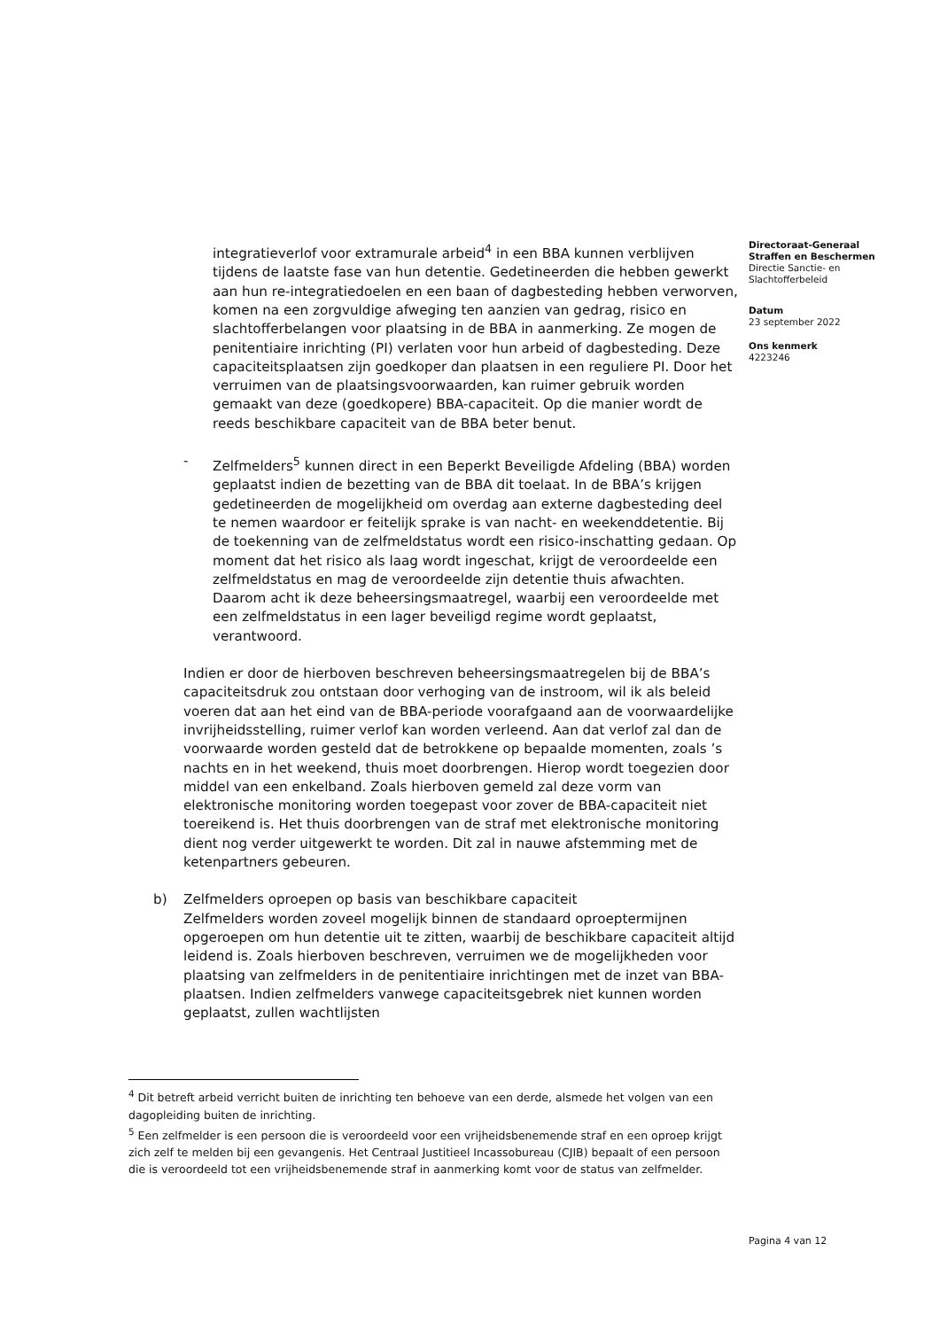integratieverlof voor extramurale arbeid<sup>4</sup> in een BBA kunnen verblijven tijdens de laatste fase van hun detentie. Gedetineerden die hebben gewerkt aan hun re-integratiedoelen en een baan of dagbesteding hebben verworven, komen na een zorgvuldige afweging ten aanzien van gedrag, risico en slachtofferbelangen voor plaatsing in de BBA in aanmerking. Ze mogen de penitentiaire inrichting (PI) verlaten voor hun arbeid of dagbesteding. Deze capaciteitsplaatsen zijn goedkoper dan plaatsen in een reguliere PI. Door het verruimen van de plaatsingsvoorwaarden, kan ruimer gebruik worden gemaakt van deze (goedkopere) BBA-capaciteit. Op die manier wordt de reeds beschikbare capaciteit van de BBA beter benut.
- Zelfmelders<sup>5</sup> kunnen direct in een Beperkt Beveiligde Afdeling (BBA) worden geplaatst indien de bezetting van de BBA dit toelaat. In de BBA’s krijgen gedetineerden de mogelijkheid om overdag aan externe dagbesteding deel te nemen waardoor er feitelijk sprake is van nacht- en weekenddetentie. Bij de toekenning van de zelfmeldstatus wordt een risico-inschatting gedaan. Op moment dat het risico als laag wordt ingeschat, krijgt de veroordeelde een zelfmeldstatus en mag de veroordeelde zijn detentie thuis afwachten. Daarom acht ik deze beheersingsmaatregel, waarbij een veroordeelde met een zelfmeldstatus in een lager beveiligd regime wordt geplaatst, verantwoord.
Indien er door de hierboven beschreven beheersingsmaatregelen bij de BBA’s capaciteitsdruk zou ontstaan door verhoging van de instroom, wil ik als beleid voeren dat aan het eind van de BBA-periode voorafgaand aan de voorwaardelijke invrijheidsstelling, ruimer verlof kan worden verleend. Aan dat verlof zal dan de voorwaarde worden gesteld dat de betrokkene op bepaalde momenten, zoals ’s nachts en in het weekend, thuis moet doorbrengen. Hierop wordt toegezien door middel van een enkelband. Zoals hierboven gemeld zal deze vorm van elektronische monitoring worden toegepast voor zover de BBA-capaciteit niet toereikend is. Het thuis doorbrengen van de straf met elektronische monitoring dient nog verder uitgewerkt te worden. Dit zal in nauwe afstemming met de ketenpartners gebeuren.
b) Zelfmelders oproepen op basis van beschikbare capaciteit
Zelfmelders worden zoveel mogelijk binnen de standaard oproeptermijnen opgeroepen om hun detentie uit te zitten, waarbij de beschikbare capaciteit altijd leidend is. Zoals hierboven beschreven, verruimen we de mogelijkheden voor plaatsing van zelfmelders in de penitentiaire inrichtingen met de inzet van BBA-plaatsen. Indien zelfmelders vanwege capaciteitsgebrek niet kunnen worden geplaatst, zullen wachtlijsten
Directoraat-Generaal
Straffen en Beschermen
Directie Sanctie- en Slachtofferbeleid
Datum
23 september 2022
Ons kenmerk
4223246
<sup>4</sup> Dit betreft arbeid verricht buiten de inrichting ten behoeve van een derde, alsmede het volgen van een dagopleiding buiten de inrichting.
<sup>5</sup> Een zelfmelder is een persoon die is veroordeeld voor een vrijheidsbenemende straf en een oproep krijgt zich zelf te melden bij een gevangenis. Het Centraal Justitieel Incassobureau (CJIB) bepaalt of een persoon die is veroordeeld tot een vrijheidsbenemende straf in aanmerking komt voor de status van zelfmelder.
Pagina 4 van 12